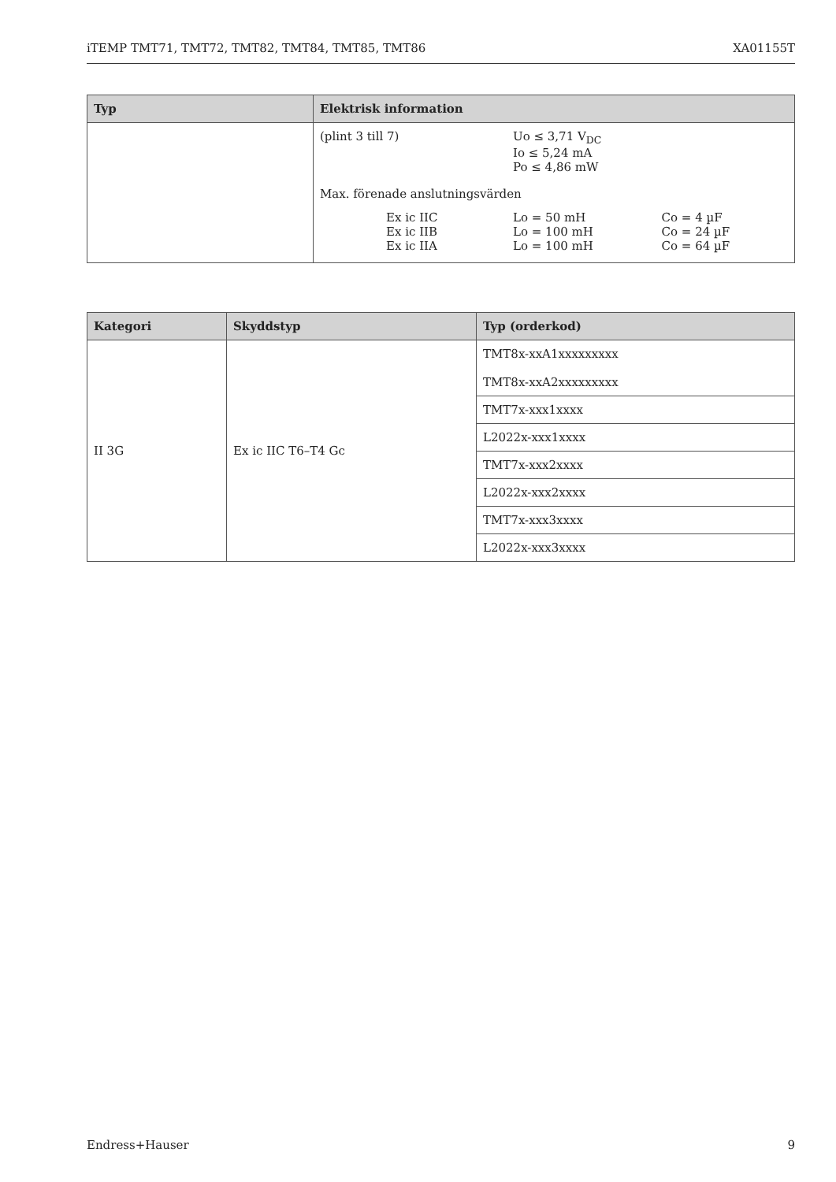iTEMP TMT71, TMT72, TMT82, TMT84, TMT85, TMT86 XA01155T
| Typ | Elektrisk information |
| --- | --- |
| | / (plint 3 till 7) / Uo ≤ 3,71 V<sub>DC</sub> Io ≤ 5,24 mA Po ≤ 4,86 mW / / / Max. förenade anslutningsvärden / / / / Ex ic IIC Ex ic IIB Ex ic IIA / Lo = 50 mH Lo = 100 mH Lo = 100 mH / Co = 4 µF Co = 24 µF Co = 64 µF / |
| Kategori | Skyddstyp | Typ (orderkod) |
| --- | --- | --- |
| II 3G | Ex ic IIC T6–T4 Gc | TMT8x-xxA1xxxxxxxxx TMT8x-xxA2xxxxxxxxx |
| | | TMT7x-xxx1xxxx |
| | | L2022x-xxx1xxxx |
| | | TMT7x-xxx2xxxx |
| | | L2022x-xxx2xxxx |
| | | TMT7x-xxx3xxxx |
| | | L2022x-xxx3xxxx |
Endress+Hauser 9